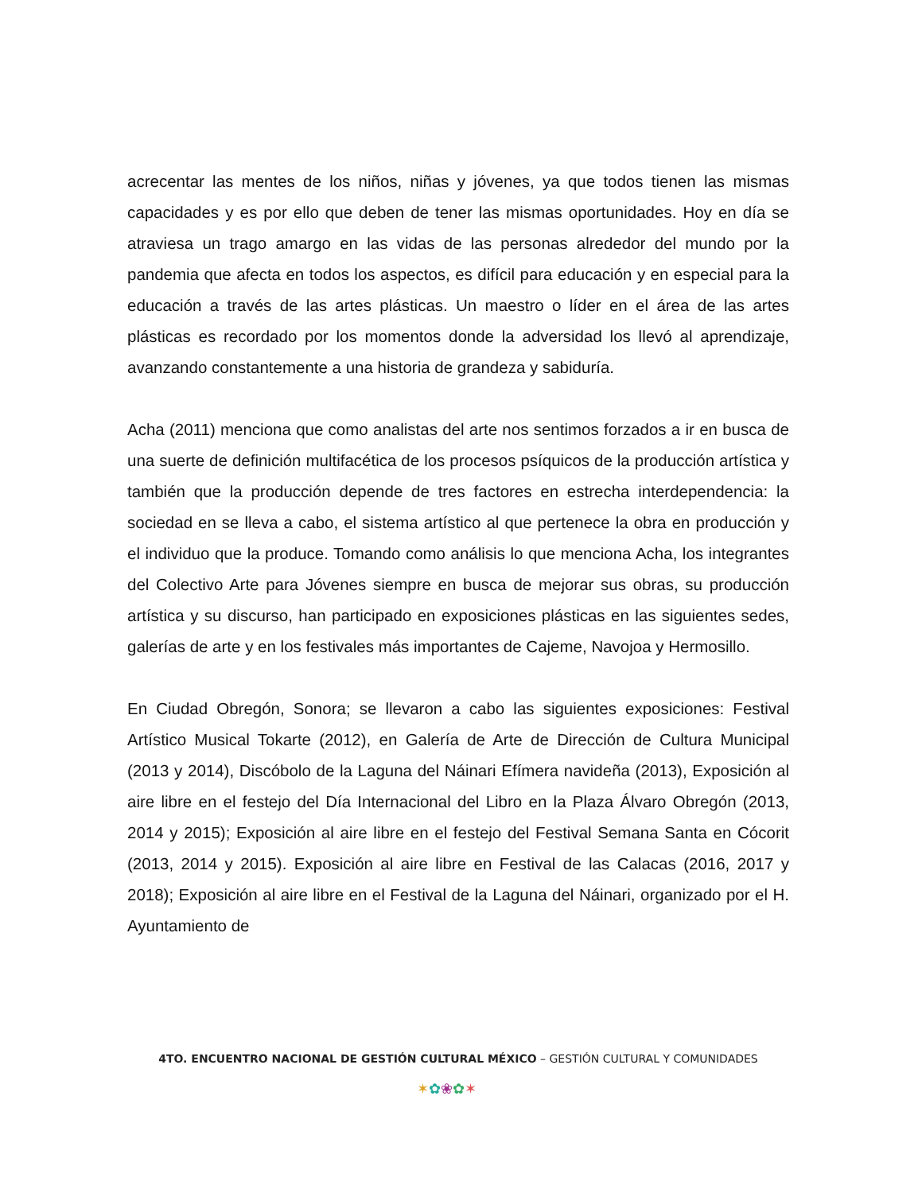acrecentar las mentes de los niños, niñas y jóvenes, ya que todos tienen las mismas capacidades y es por ello que deben de tener las mismas oportunidades. Hoy en día se atraviesa un trago amargo en las vidas de las personas alrededor del mundo por la pandemia que afecta en todos los aspectos, es difícil para educación y en especial para la educación a través de las artes plásticas. Un maestro o líder en el área de las artes plásticas es recordado por los momentos donde la adversidad los llevó al aprendizaje, avanzando constantemente a una historia de grandeza y sabiduría.
Acha (2011) menciona que como analistas del arte nos sentimos forzados a ir en busca de una suerte de definición multifacética de los procesos psíquicos de la producción artística y también que la producción depende de tres factores en estrecha interdependencia: la sociedad en se lleva a cabo, el sistema artístico al que pertenece la obra en producción y el individuo que la produce. Tomando como análisis lo que menciona Acha, los integrantes del Colectivo Arte para Jóvenes siempre en busca de mejorar sus obras, su producción artística y su discurso, han participado en exposiciones plásticas en las siguientes sedes, galerías de arte y en los festivales más importantes de Cajeme, Navojoa y Hermosillo.
En Ciudad Obregón, Sonora; se llevaron a cabo las siguientes exposiciones: Festival Artístico Musical Tokarte (2012), en Galería de Arte de Dirección de Cultura Municipal (2013 y 2014), Discóbolo de la Laguna del Náinari Efímera navideña (2013), Exposición al aire libre en el festejo del Día Internacional del Libro en la Plaza Álvaro Obregón (2013, 2014 y 2015); Exposición al aire libre en el festejo del Festival Semana Santa en Cócorit (2013, 2014 y 2015). Exposición al aire libre en Festival de las Calacas (2016, 2017 y 2018); Exposición al aire libre en el Festival de la Laguna del Náinari, organizado por el H. Ayuntamiento de
4TO. ENCUENTRO NACIONAL DE GESTIÓN CULTURAL MÉXICO – GESTIÓN CULTURAL Y COMUNIDADES
✶✿❀✿✶